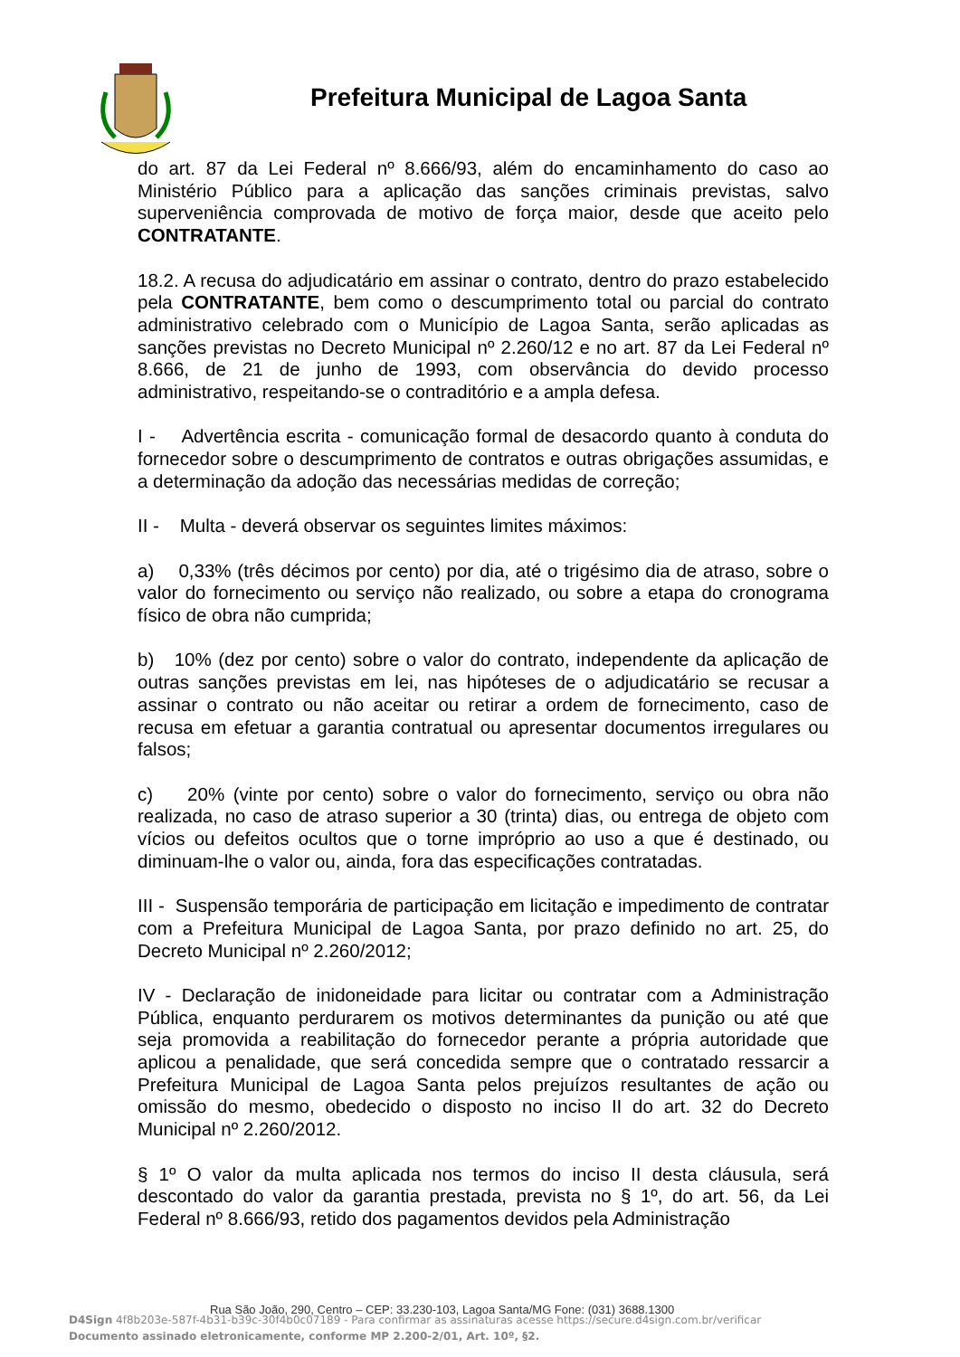Prefeitura Municipal de Lagoa Santa
do art. 87 da Lei Federal nº 8.666/93, além do encaminhamento do caso ao Ministério Público para a aplicação das sanções criminais previstas, salvo superveniência comprovada de motivo de força maior, desde que aceito pelo CONTRATANTE.
18.2. A recusa do adjudicatário em assinar o contrato, dentro do prazo estabelecido pela CONTRATANTE, bem como o descumprimento total ou parcial do contrato administrativo celebrado com o Município de Lagoa Santa, serão aplicadas as sanções previstas no Decreto Municipal nº 2.260/12 e no art. 87 da Lei Federal nº 8.666, de 21 de junho de 1993, com observância do devido processo administrativo, respeitando-se o contraditório e a ampla defesa.
I - Advertência escrita - comunicação formal de desacordo quanto à conduta do fornecedor sobre o descumprimento de contratos e outras obrigações assumidas, e a determinação da adoção das necessárias medidas de correção;
II - Multa - deverá observar os seguintes limites máximos:
a) 0,33% (três décimos por cento) por dia, até o trigésimo dia de atraso, sobre o valor do fornecimento ou serviço não realizado, ou sobre a etapa do cronograma físico de obra não cumprida;
b) 10% (dez por cento) sobre o valor do contrato, independente da aplicação de outras sanções previstas em lei, nas hipóteses de o adjudicatário se recusar a assinar o contrato ou não aceitar ou retirar a ordem de fornecimento, caso de recusa em efetuar a garantia contratual ou apresentar documentos irregulares ou falsos;
c) 20% (vinte por cento) sobre o valor do fornecimento, serviço ou obra não realizada, no caso de atraso superior a 30 (trinta) dias, ou entrega de objeto com vícios ou defeitos ocultos que o torne impróprio ao uso a que é destinado, ou diminuam-lhe o valor ou, ainda, fora das especificações contratadas.
III - Suspensão temporária de participação em licitação e impedimento de contratar com a Prefeitura Municipal de Lagoa Santa, por prazo definido no art. 25, do Decreto Municipal nº 2.260/2012;
IV - Declaração de inidoneidade para licitar ou contratar com a Administração Pública, enquanto perdurarem os motivos determinantes da punição ou até que seja promovida a reabilitação do fornecedor perante a própria autoridade que aplicou a penalidade, que será concedida sempre que o contratado ressarcir a Prefeitura Municipal de Lagoa Santa pelos prejuízos resultantes de ação ou omissão do mesmo, obedecido o disposto no inciso II do art. 32 do Decreto Municipal nº 2.260/2012.
§ 1º O valor da multa aplicada nos termos do inciso II desta cláusula, será descontado do valor da garantia prestada, prevista no § 1º, do art. 56, da Lei Federal nº 8.666/93, retido dos pagamentos devidos pela Administração
Rua São João, 290, Centro – CEP: 33.230-103, Lagoa Santa/MG Fone: (031) 3688.1300
D4Sign 4f8b203e-587f-4b31-b39c-30f4b0c07189 - Para confirmar as assinaturas acesse https://secure.d4sign.com.br/verificar
Documento assinado eletronicamente, conforme MP 2.200-2/01, Art. 10º, §2.